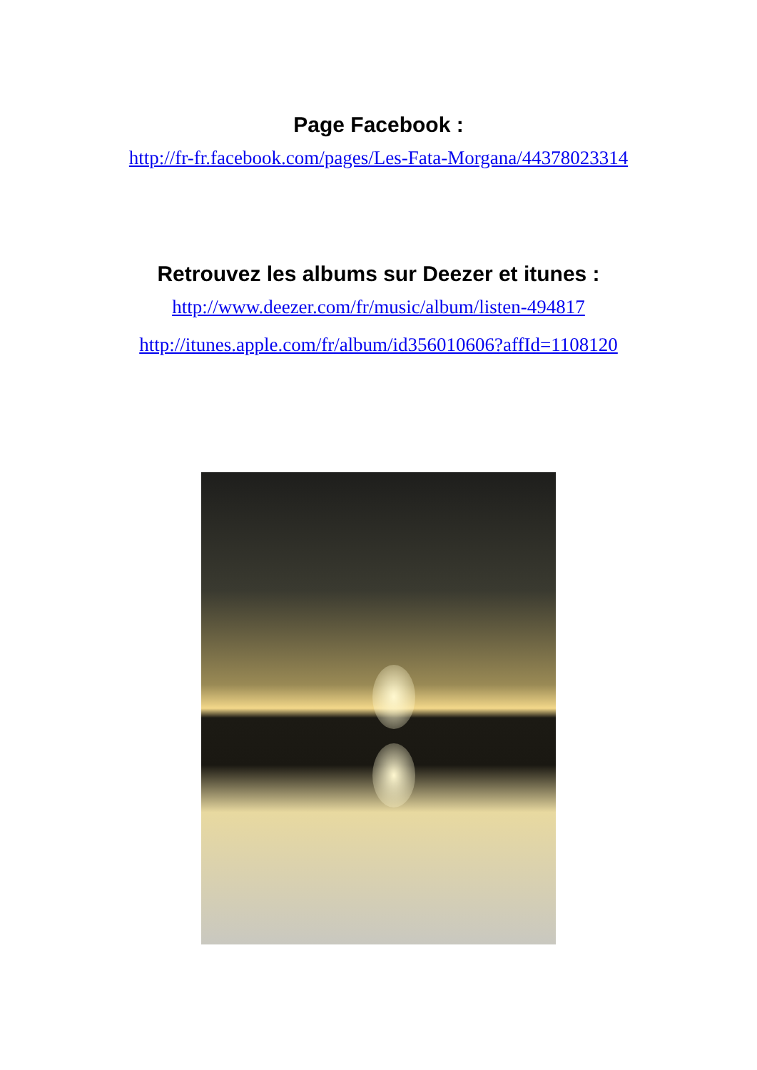Page Facebook :
http://fr-fr.facebook.com/pages/Les-Fata-Morgana/44378023314
Retrouvez les albums sur Deezer et itunes :
http://www.deezer.com/fr/music/album/listen-494817
http://itunes.apple.com/fr/album/id356010606?affId=1108120